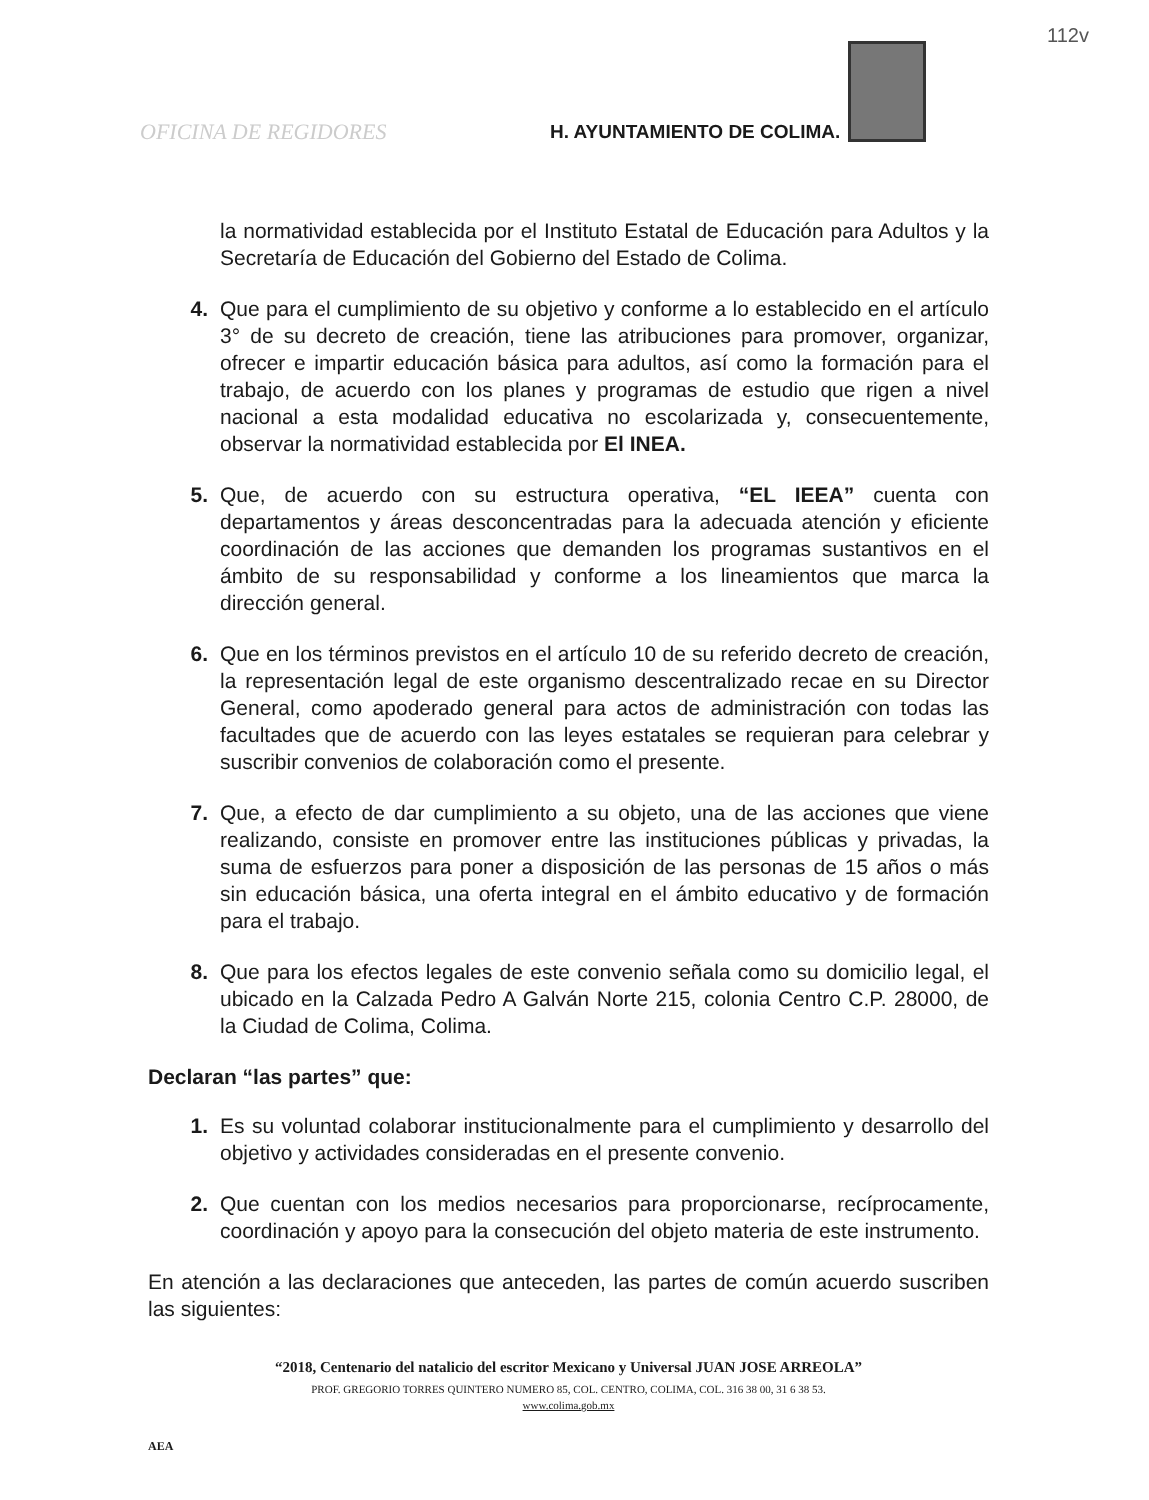112v
OFICINA DE REGIDORES H. AYUNTAMIENTO DE COLIMA.
la normatividad establecida por el Instituto Estatal de Educación para Adultos y la Secretaría de Educación del Gobierno del Estado de Colima.
4. Que para el cumplimiento de su objetivo y conforme a lo establecido en el artículo 3° de su decreto de creación, tiene las atribuciones para promover, organizar, ofrecer e impartir educación básica para adultos, así como la formación para el trabajo, de acuerdo con los planes y programas de estudio que rigen a nivel nacional a esta modalidad educativa no escolarizada y, consecuentemente, observar la normatividad establecida por El INEA.
5. Que, de acuerdo con su estructura operativa, “EL IEEA” cuenta con departamentos y áreas desconcentradas para la adecuada atención y eficiente coordinación de las acciones que demanden los programas sustantivos en el ámbito de su responsabilidad y conforme a los lineamientos que marca la dirección general.
6. Que en los términos previstos en el artículo 10 de su referido decreto de creación, la representación legal de este organismo descentralizado recae en su Director General, como apoderado general para actos de administración con todas las facultades que de acuerdo con las leyes estatales se requieran para celebrar y suscribir convenios de colaboración como el presente.
7. Que, a efecto de dar cumplimiento a su objeto, una de las acciones que viene realizando, consiste en promover entre las instituciones públicas y privadas, la suma de esfuerzos para poner a disposición de las personas de 15 años o más sin educación básica, una oferta integral en el ámbito educativo y de formación para el trabajo.
8. Que para los efectos legales de este convenio señala como su domicilio legal, el ubicado en la Calzada Pedro A Galván Norte 215, colonia Centro C.P. 28000, de la Ciudad de Colima, Colima.
Declaran “las partes” que:
1. Es su voluntad colaborar institucionalmente para el cumplimiento y desarrollo del objetivo y actividades consideradas en el presente convenio.
2. Que cuentan con los medios necesarios para proporcionarse, recíprocamente, coordinación y apoyo para la consecución del objeto materia de este instrumento.
En atención a las declaraciones que anteceden, las partes de común acuerdo suscriben las siguientes:
“2018, Centenario del natalicio del escritor Mexicano y Universal JUAN JOSE ARREOLA”
PROF. GREGORIO TORRES QUINTERO NUMERO 85, COL. CENTRO, COLIMA, COL. 316 38 00, 31 6 38 53.
www.colima.gob.mx
AEA